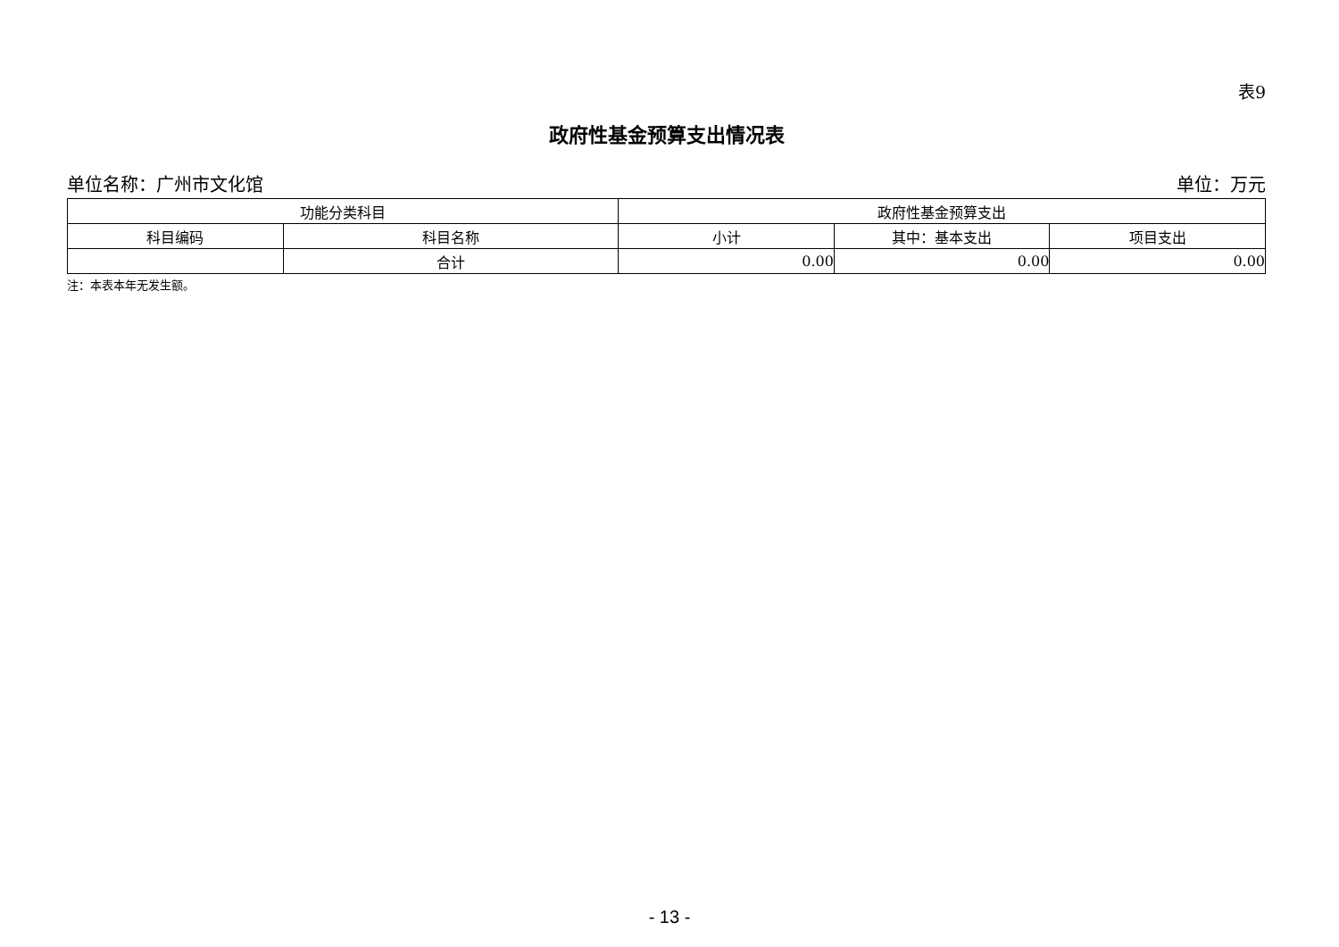表9
政府性基金预算支出情况表
单位名称：广州市文化馆 单位：万元
| 功能分类科目 | | 政府性基金预算支出 | | |
| --- | --- | --- | --- | --- |
| 科目编码 | 科目名称 | 小计 | 其中：基本支出 | 项目支出 |
| | 合计 | 0.00 | 0.00 | 0.00 |
注：本表本年无发生额。
- 13 -